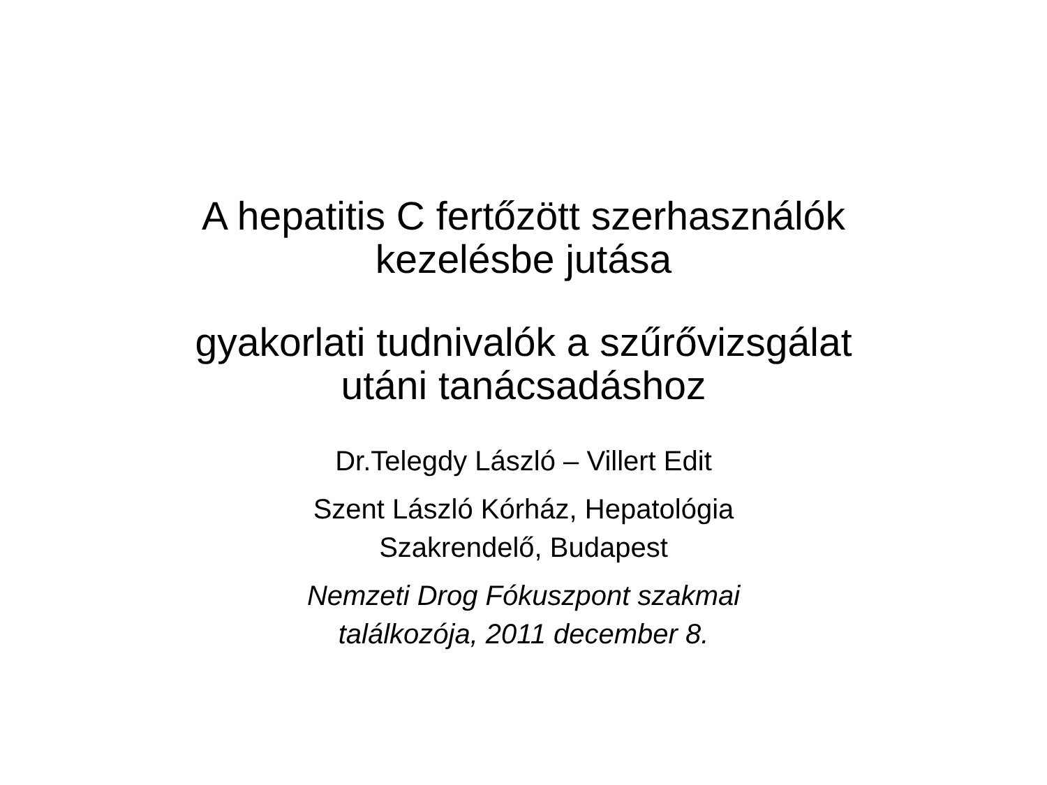A hepatitis C fertőzött szerhasználók
kezelésbe jutása
gyakorlati tudnivalók a szűrővizsgálat
utáni tanácsadáshoz
Dr.Telegdy László – Villert Edit
Szent László Kórház, Hepatológia
Szakrendelő, Budapest
Nemzeti Drog Fókuszpont szakmai
találkozója, 2011 december 8.